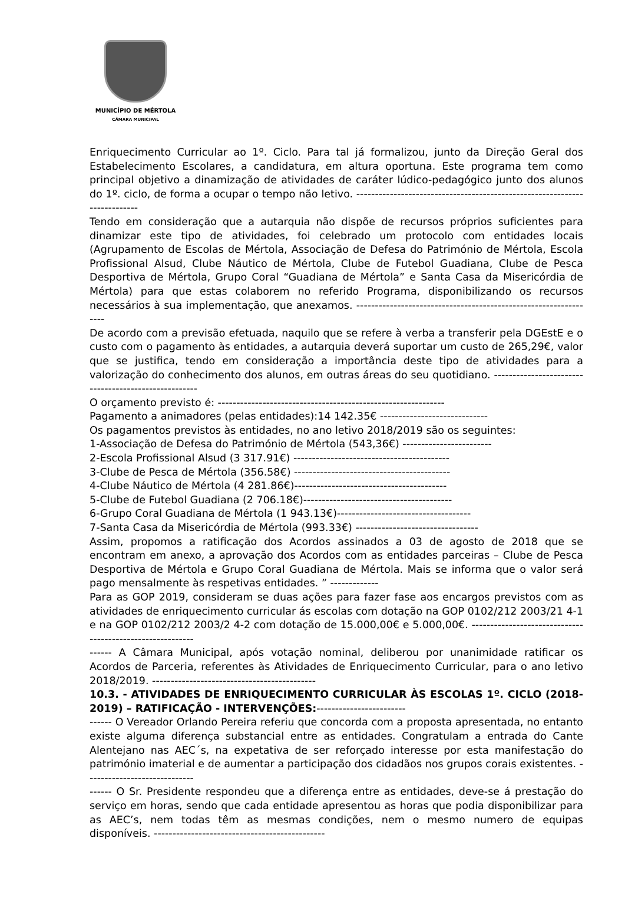MUNICÍPIO DE MÉRTOLA
CÂMARA MUNICIPAL
Enriquecimento Curricular ao 1º. Ciclo. Para tal já formalizou, junto da Direção Geral dos Estabelecimento Escolares, a candidatura, em altura oportuna. Este programa tem como principal objetivo a dinamização de atividades de caráter lúdico-pedagógico junto dos alunos do 1º. ciclo, de forma a ocupar o tempo não letivo. --------------------------------------------------------------------------
Tendo em consideração que a autarquia não dispõe de recursos próprios suficientes para dinamizar este tipo de atividades, foi celebrado um protocolo com entidades locais (Agrupamento de Escolas de Mértola, Associação de Defesa do Património de Mértola, Escola Profissional Alsud, Clube Náutico de Mértola, Clube de Futebol Guadiana, Clube de Pesca Desportiva de Mértola, Grupo Coral “Guadiana de Mértola” e Santa Casa da Misericórdia de Mértola) para que estas colaborem no referido Programa, disponibilizando os recursos necessários à sua implementação, que anexamos. -----------------------------------------------------------------
De acordo com a previsão efetuada, naquilo que se refere à verba a transferir pela DGEstE e o custo com o pagamento às entidades, a autarquia deverá suportar um custo de 265,29€, valor que se justifica, tendo em consideração a importância deste tipo de atividades para a valorização do conhecimento dos alunos, em outras áreas do seu quotidiano. -----------------------------------------------------
O orçamento previsto é: -------------------------------------------------------------
Pagamento a animadores (pelas entidades):14 142.35€ -----------------------------
Os pagamentos previstos às entidades, no ano letivo 2018/2019 são os seguintes:
1-Associação de Defesa do Património de Mértola (543,36€) ------------------------
2-Escola Profissional Alsud (3 317.91€) ------------------------------------------
3-Clube de Pesca de Mértola (356.58€) ------------------------------------------
4-Clube Náutico de Mértola (4 281.86€)-----------------------------------------
5-Clube de Futebol Guadiana (2 706.18€)----------------------------------------
6-Grupo Coral Guadiana de Mértola (1 943.13€)------------------------------------
7-Santa Casa da Misericórdia de Mértola (993.33€) ---------------------------------
Assim, propomos a ratificação dos Acordos assinados a 03 de agosto de 2018 que se encontram em anexo, a aprovação dos Acordos com as entidades parceiras – Clube de Pesca Desportiva de Mértola e Grupo Coral Guadiana de Mértola. Mais se informa que o valor será pago mensalmente às respetivas entidades. ” -------------
Para as GOP 2019, consideram se duas ações para fazer fase aos encargos previstos com as atividades de enriquecimento curricular ás escolas com dotação na GOP 0102/212 2003/21 4-1 e na GOP 0102/212 2003/2 4-2 com dotação de 15.000,00€ e 5.000,00€. ----------------------------------------------------------
------ A Câmara Municipal, após votação nominal, deliberou por unanimidade ratificar os Acordos de Parceria, referentes às Atividades de Enriquecimento Curricular, para o ano letivo 2018/2019. --------------------------------------------
10.3. - ATIVIDADES DE ENRIQUECIMENTO CURRICULAR ÀS ESCOLAS 1º. CICLO (2018-2019) – RATIFICAÇÃO - INTERVENÇÕES:------------------------
------ O Vereador Orlando Pereira referiu que concorda com a proposta apresentada, no entanto existe alguma diferença substancial entre as entidades. Congratulam a entrada do Cante Alentejano nas AEC´s, na expetativa de ser reforçado interesse por esta manifestação do património imaterial e de aumentar a participação dos cidadãos nos grupos corais existentes. -----------------------------
------ O Sr. Presidente respondeu que a diferença entre as entidades, deve-se á prestação do serviço em horas, sendo que cada entidade apresentou as horas que podia disponibilizar para as AEC’s, nem todas têm as mesmas condições, nem o mesmo numero de equipas disponíveis. ----------------------------------------------